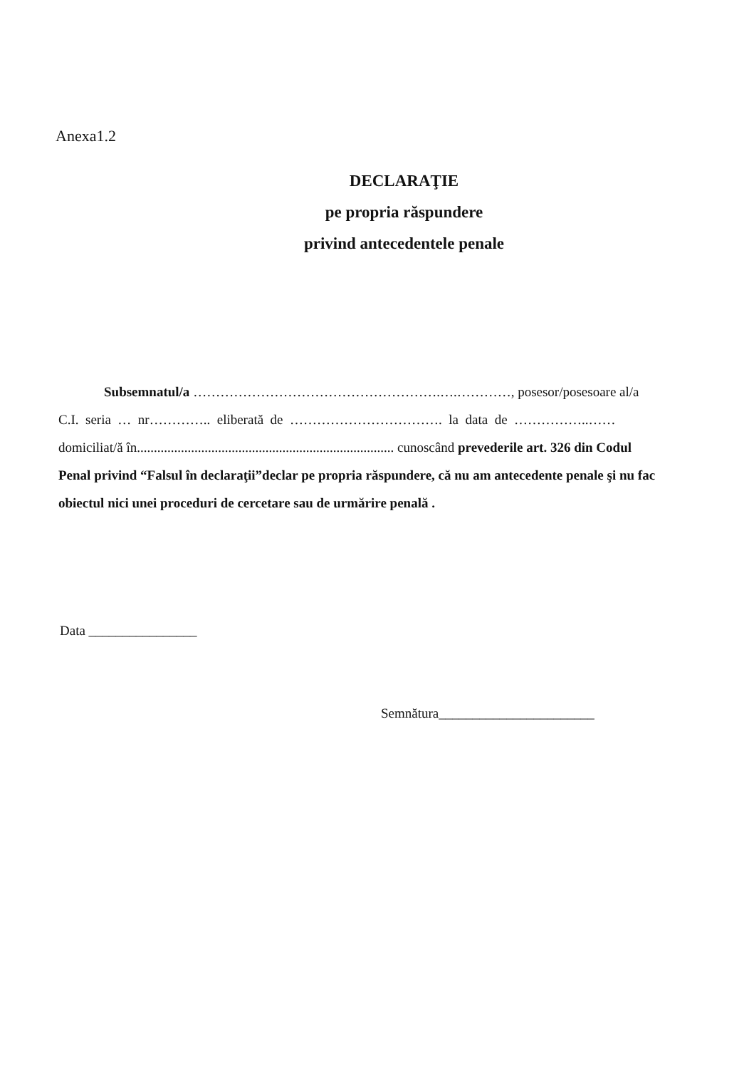Anexa1.2
DECLARAŢIE
pe propria răspundere
privind antecedentele penale
Subsemnatul/a ……………………………………………….….…………, posesor/posesoare al/a
C.I. seria … nr………….. eliberată de ……………………………. la data de ……………..……
domiciliat/ă în............................................................................ cunoscând prevederile art. 326 din Codul
Penal privind “Falsul în declaraţii”declar pe propria răspundere, că nu am antecedente penale şi nu fac
obiectul nici unei proceduri de cercetare sau de urmărire penală .
Data ________________
Semnătura_______________________